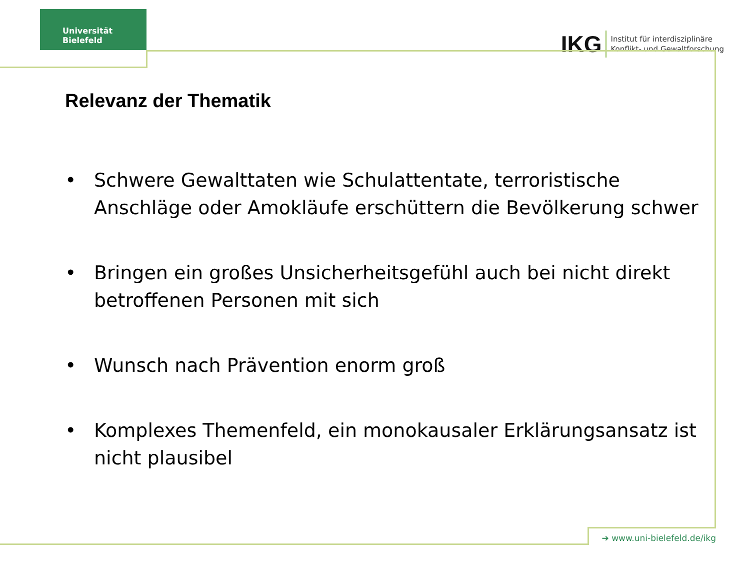Universität Bielefeld
IKG Institut für interdisziplinäre
Konflikt- und Gewaltforschung
Relevanz der Thematik
• Schwere Gewalttaten wie Schulattentate, terroristische Anschläge oder Amokläufe erschüttern die Bevölkerung schwer
• Bringen ein großes Unsicherheitsgefühl auch bei nicht direkt betroffenen Personen mit sich
• Wunsch nach Prävention enorm groß
• Komplexes Themenfeld, ein monokausaler Erklärungsansatz ist nicht plausibel
➔ www.uni-bielefeld.de/ikg